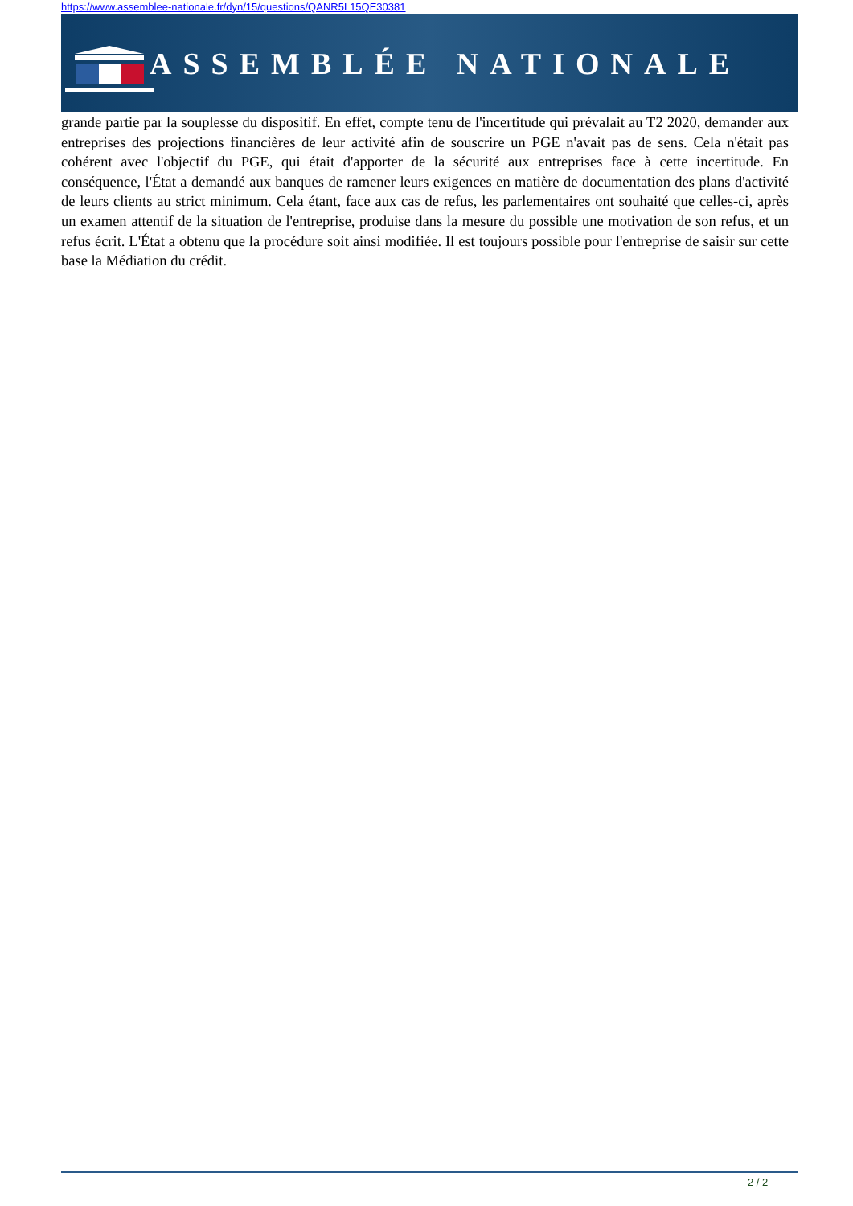https://www.assemblee-nationale.fr/dyn/15/questions/QANR5L15QE30381
ASSEMBLÉE NATIONALE
grande partie par la souplesse du dispositif. En effet, compte tenu de l'incertitude qui prévalait au T2 2020, demander aux entreprises des projections financières de leur activité afin de souscrire un PGE n'avait pas de sens. Cela n'était pas cohérent avec l'objectif du PGE, qui était d'apporter de la sécurité aux entreprises face à cette incertitude. En conséquence, l'État a demandé aux banques de ramener leurs exigences en matière de documentation des plans d'activité de leurs clients au strict minimum. Cela étant, face aux cas de refus, les parlementaires ont souhaité que celles-ci, après un examen attentif de la situation de l'entreprise, produise dans la mesure du possible une motivation de son refus, et un refus écrit. L'État a obtenu que la procédure soit ainsi modifiée. Il est toujours possible pour l'entreprise de saisir sur cette base la Médiation du crédit.
2 / 2